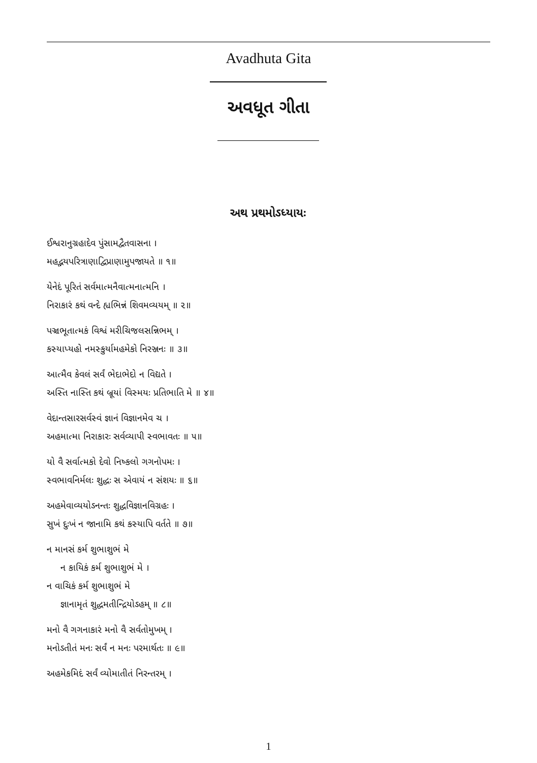Avadhuta Gita
અવધૂત ગીતા
અથ પ્રથમોઽધ્યાયઃ
ઈશ્વરાનુગ્રહાદેવ પુંસામદ્વૈતવાસના ।
મહદ્ભયપરિત્રાણાદ્વિપ્રાણામુપજાયતે ॥ ૧॥
યેનેદં પૂરિતં સર્વમાત્મનૈવાત્મનાત્મનિ ।
નિરાકારં કથં વન્દે હ્યભિન્નં શિવમવ્યયમ્ ॥ ૨॥
પઞ્ચભૂતાત્મકં વિશ્વં મરીચિજલસન્નિભમ્ ।
કસ્યાપ્યહો નમસ્કુર્યામહમેકો નિરઞ્જનઃ ॥ ૩॥
આત્મૈવ કેવલં સર્વં ભેદાભેદો ન વિદ્યતે ।
અસ્તિ નાસ્તિ કથં બ્રૂયાં વિસ્મયઃ પ્રતિભાતિ મે ॥ ૪॥
વેદાન્તસારસર્વસ્વં જ્ઞાનં વિજ્ઞાનમેવ ચ ।
અહમાત્મા નિરાકારઃ સર્વવ્યાપી સ્વભાવતઃ ॥ ૫॥
યો વૈ સર્વાત્મકો દેવો નિષ્કલો ગગનોપમઃ ।
સ્વભાવનિર્મલઃ શુદ્ધઃ સ એવાયં ન સંશયઃ ॥ ૬॥
અહમેવાવ્યયોઽનન્તઃ શુદ્ધવિજ્ઞાનવિગ્રહઃ ।
સુખં દુઃખં ન જાનામિ કથં કસ્યાપિ વર્તતે ॥ ૭॥
ન માનસં કર્મ શુભાશુભં મે
ન કાયિકં કર્મ શુભાશુભં મે ।
ન વાચિકં કર્મ શુભાશુભં મે
જ્ઞાનામૃતં શુદ્ધમતીન્દ્રિયોઽહમ્ ॥ ૮॥
મનો વૈ ગગનાકારં મનો વૈ સર્વતોમુખમ્ ।
મનોઽતીતં મનઃ સર્વં ન મનઃ પરમાર્થતઃ ॥ ૯॥
અહમેકમિદં સર્વં વ્યોમાતીતં નિરન્તરમ્ ।
1